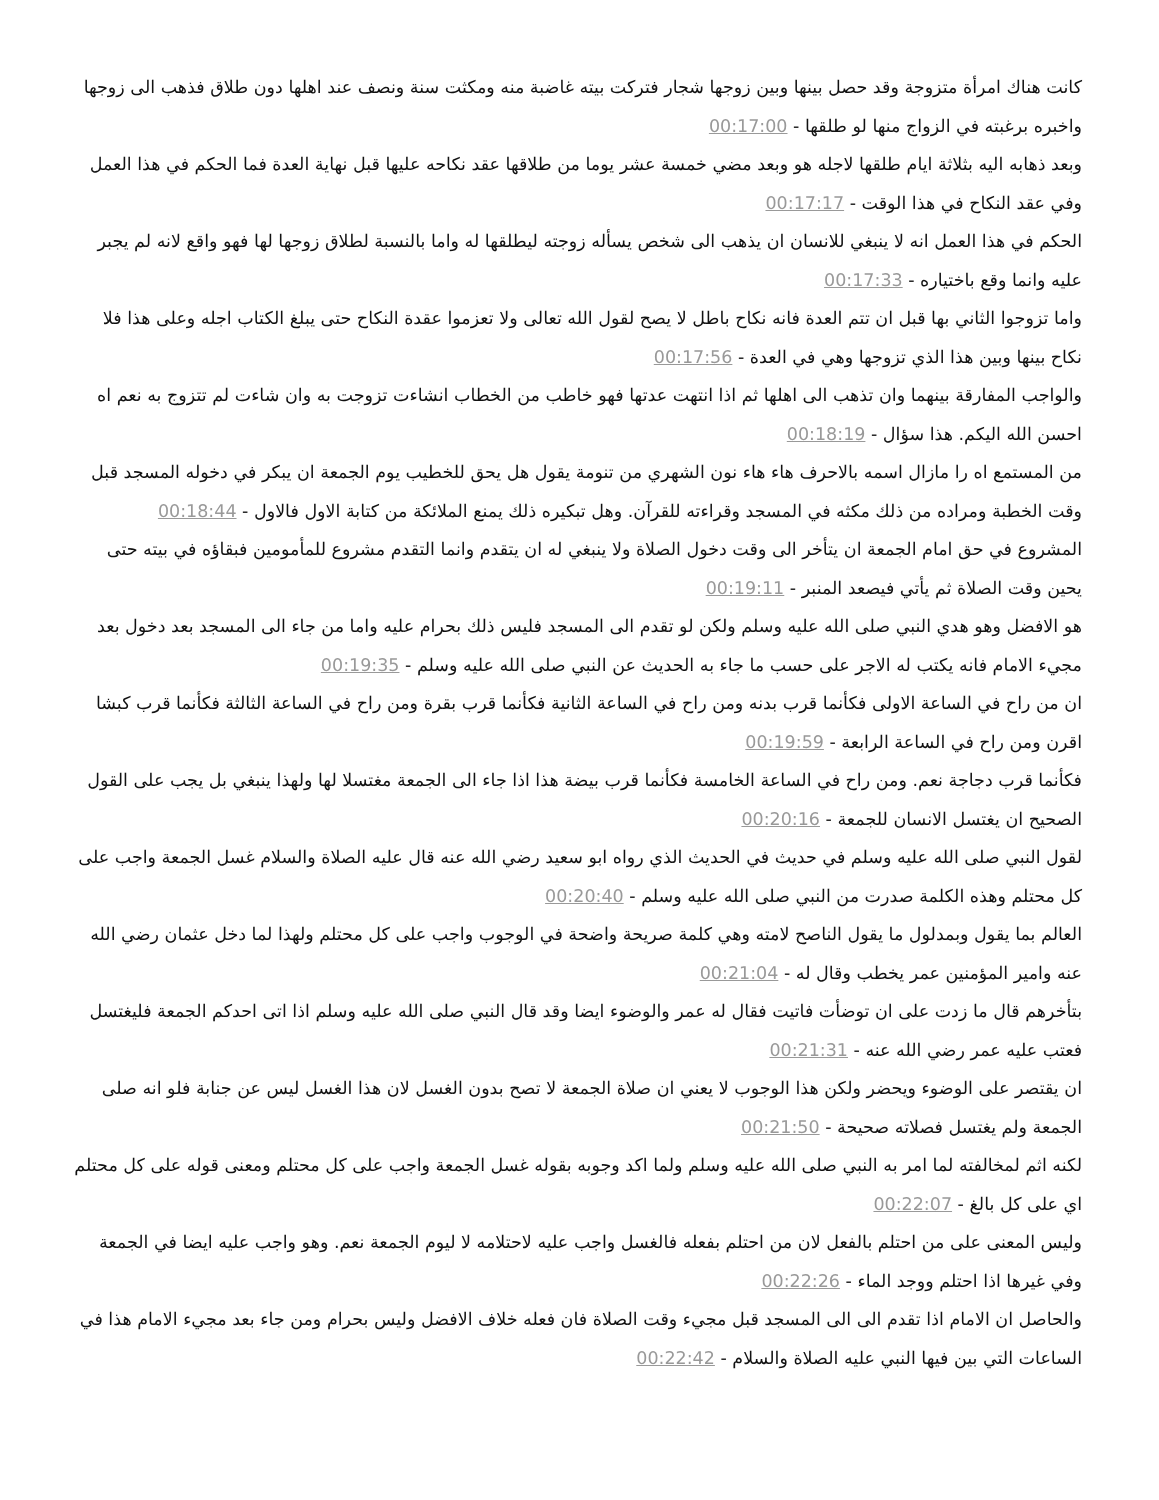كانت هناك امرأة متزوجة وقد حصل بينها وبين زوجها شجار فتركت بيته غاضبة منه ومكثت سنة ونصف عند اهلها دون طلاق فذهب الى زوجها واخبره برغبته في الزواج منها لو طلقها - 00:17:00
وبعد ذهابه اليه بثلاثة ايام طلقها لاجله هو وبعد مضي خمسة عشر يوما من طلاقها عقد نكاحه عليها قبل نهاية العدة فما الحكم في هذا العمل وفي عقد النكاح في هذا الوقت - 00:17:17
الحكم في هذا العمل انه لا ينبغي للانسان ان يذهب الى شخص يسأله زوجته ليطلقها له واما بالنسبة لطلاق زوجها لها فهو واقع لانه لم يجبر عليه وانما وقع باختياره - 00:17:33
واما تزوجوا الثاني بها قبل ان تتم العدة فانه نكاح باطل لا يصح لقول الله تعالى ولا تعزموا عقدة النكاح حتى يبلغ الكتاب اجله وعلى هذا فلا نكاح بينها وبين هذا الذي تزوجها وهي في العدة - 00:17:56
والواجب المفارقة بينهما وان تذهب الى اهلها ثم اذا انتهت عدتها فهو خاطب من الخطاب انشاءت تزوجت به وان شاءت لم تتزوج به نعم اه احسن الله اليكم. هذا سؤال - 00:18:19
من المستمع اه را مازال اسمه بالاحرف هاء هاء نون الشهري من تنومة يقول هل يحق للخطيب يوم الجمعة ان يبكر في دخوله المسجد قبل وقت الخطبة ومراده من ذلك مكثه في المسجد وقراءته للقرآن. وهل تبكيره ذلك يمنع الملائكة من كتابة الاول فالاول - 00:18:44
المشروع في حق امام الجمعة ان يتأخر الى وقت دخول الصلاة ولا ينبغي له ان يتقدم وانما التقدم مشروع للمأمومين فبقاؤه في بيته حتى يحين وقت الصلاة ثم يأتي فيصعد المنبر - 00:19:11
هو الافضل وهو هدي النبي صلى الله عليه وسلم ولكن لو تقدم الى المسجد فليس ذلك بحرام عليه واما من جاء الى المسجد بعد دخول بعد مجيء الامام فانه يكتب له الاجر على حسب ما جاء به الحديث عن النبي صلى الله عليه وسلم - 00:19:35
ان من راح في الساعة الاولى فكأنما قرب بدنه ومن راح في الساعة الثانية فكأنما قرب بقرة ومن راح في الساعة الثالثة فكأنما قرب كبشا اقرن ومن راح في الساعة الرابعة - 00:19:59
فكأنما قرب دجاجة نعم. ومن راح في الساعة الخامسة فكأنما قرب بيضة هذا اذا جاء الى الجمعة مغتسلا لها ولهذا ينبغي بل يجب على القول الصحيح ان يغتسل الانسان للجمعة - 00:20:16
لقول النبي صلى الله عليه وسلم في حديث في الحديث الذي رواه ابو سعيد رضي الله عنه قال عليه الصلاة والسلام غسل الجمعة واجب على كل محتلم وهذه الكلمة صدرت من النبي صلى الله عليه وسلم - 00:20:40
العالم بما يقول وبمدلول ما يقول الناصح لامته وهي كلمة صريحة واضحة في الوجوب واجب على كل محتلم ولهذا لما دخل عثمان رضي الله عنه وامير المؤمنين عمر يخطب وقال له - 00:21:04
بتأخرهم قال ما زدت على ان توضأت فاتيت فقال له عمر والوضوء ايضا وقد قال النبي صلى الله عليه وسلم اذا اتى احدكم الجمعة فليغتسل فعتب عليه عمر رضي الله عنه - 00:21:31
ان يقتصر على الوضوء ويحضر ولكن هذا الوجوب لا يعني ان صلاة الجمعة لا تصح بدون الغسل لان هذا الغسل ليس عن جنابة فلو انه صلى الجمعة ولم يغتسل فصلاته صحيحة - 00:21:50
لكنه اثم لمخالفته لما امر به النبي صلى الله عليه وسلم ولما اكد وجوبه بقوله غسل الجمعة واجب على كل محتلم ومعنى قوله على كل محتلم اي على كل بالغ - 00:22:07
وليس المعنى على من احتلم بالفعل لان من احتلم بفعله فالغسل واجب عليه لاحتلامه لا ليوم الجمعة نعم. وهو واجب عليه ايضا في الجمعة وفي غيرها اذا احتلم ووجد الماء - 00:22:26
والحاصل ان الامام اذا تقدم الى الى المسجد قبل مجيء وقت الصلاة فان فعله خلاف الافضل وليس بحرام ومن جاء بعد مجيء الامام هذا في الساعات التي بين فيها النبي عليه الصلاة والسلام - 00:22:42